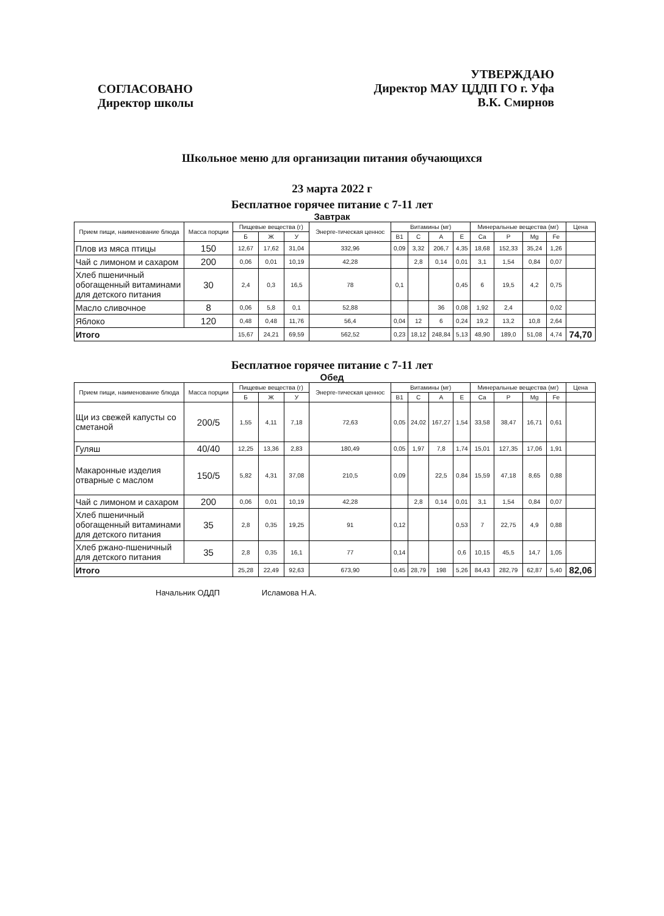СОГЛАСОВАНО
Директор школы
УТВЕРЖДАЮ
Директор МАУ ЦДДП ГО г. Уфа
В.К. Смирнов
Школьное меню для организации питания обучающихся
23 марта 2022 г
Бесплатное горячее питание с 7-11 лет
Завтрак
| Прием пищи, наименование блюда | Масса порции | Пищевые вещества (г) | | | Энерге-тическая ценнос | Витамины (мг) | | | | Минеральные вещества (мг) | | | | Цена |
| --- | --- | --- | --- | --- | --- | --- | --- | --- | --- | --- | --- | --- | --- | --- |
| | | Б | Ж | У | | B1 | C | A | E | Ca | P | Mg | Fe | |
| Плов из мяса птицы | 150 | 12,67 | 17,62 | 31,04 | 332,96 | 0,09 | 3,32 | 206,7 | 4,35 | 18,68 | 152,33 | 35,24 | 1,26 | |
| Чай с лимоном и сахаром | 200 | 0,06 | 0,01 | 10,19 | 42,28 | | 2,8 | 0,14 | 0,01 | 3,1 | 1,54 | 0,84 | 0,07 | |
| Хлеб пшеничный обогащенный витаминами для детского питания | 30 | 2,4 | 0,3 | 16,5 | 78 | 0,1 | | | 0,45 | 6 | 19,5 | 4,2 | 0,75 | |
| Масло сливочное | 8 | 0,06 | 5,8 | 0,1 | 52,88 | | | 36 | 0,08 | 1,92 | 2,4 | | 0,02 | |
| Яблоко | 120 | 0,48 | 0,48 | 11,76 | 56,4 | 0,04 | 12 | 6 | 0,24 | 19,2 | 13,2 | 10,8 | 2,64 | |
| Итого | | 15,67 | 24,21 | 69,59 | 562,52 | 0,23 | 18,12 | 248,84 | 5,13 | 48,90 | 189,0 | 51,08 | 4,74 | 74,70 |
Бесплатное горячее питание с 7-11 лет
Обед
| Прием пищи, наименование блюда | Масса порции | Пищевые вещества (г) | | | Энерге-тическая ценнос | Витамины (мг) | | | | Минеральные вещества (мг) | | | | Цена |
| --- | --- | --- | --- | --- | --- | --- | --- | --- | --- | --- | --- | --- | --- | --- |
| | | Б | Ж | У | | B1 | C | A | E | Ca | P | Mg | Fe | |
| Щи из свежей капусты со сметаной | 200/5 | 1,55 | 4,11 | 7,18 | 72,63 | 0,05 | 24,02 | 167,27 | 1,54 | 33,58 | 38,47 | 16,71 | 0,61 | |
| Гуляш | 40/40 | 12,25 | 13,36 | 2,83 | 180,49 | 0,05 | 1,97 | 7,8 | 1,74 | 15,01 | 127,35 | 17,06 | 1,91 | |
| Макаронные изделия отварные с маслом | 150/5 | 5,82 | 4,31 | 37,08 | 210,5 | 0,09 | | 22,5 | 0,84 | 15,59 | 47,18 | 8,65 | 0,88 | |
| Чай с лимоном и сахаром | 200 | 0,06 | 0,01 | 10,19 | 42,28 | | 2,8 | 0,14 | 0,01 | 3,1 | 1,54 | 0,84 | 0,07 | |
| Хлеб пшеничный обогащенный витаминами для детского питания | 35 | 2,8 | 0,35 | 19,25 | 91 | 0,12 | | | 0,53 | 7 | 22,75 | 4,9 | 0,88 | |
| Хлеб ржано-пшеничный для детского питания | 35 | 2,8 | 0,35 | 16,1 | 77 | 0,14 | | | 0,6 | 10,15 | 45,5 | 14,7 | 1,05 | |
| Итого | | 25,28 | 22,49 | 92,63 | 673,90 | 0,45 | 28,79 | 198 | 5,26 | 84,43 | 282,79 | 62,87 | 5,40 | 82,06 |
Начальник ОДДП Исламова Н.А.